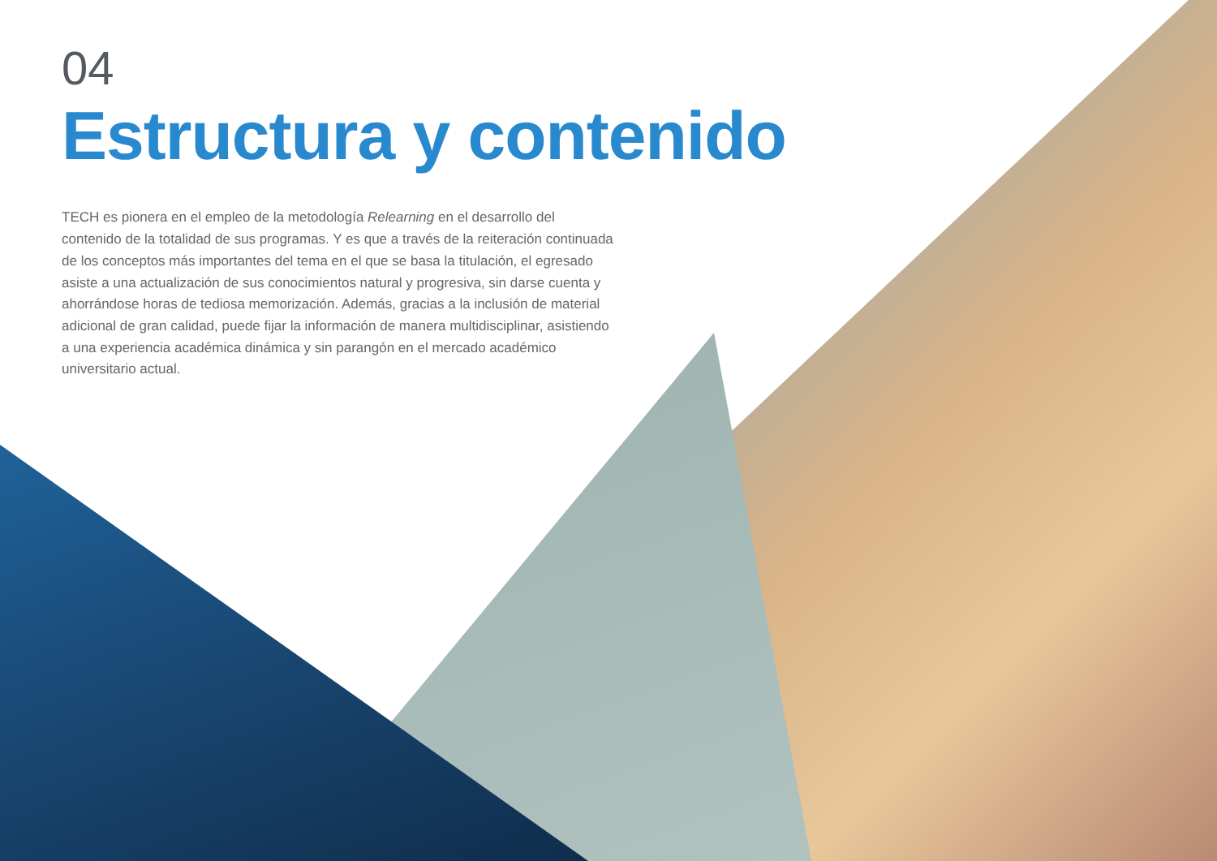04
Estructura y contenido
TECH es pionera en el empleo de la metodología Relearning en el desarrollo del contenido de la totalidad de sus programas. Y es que a través de la reiteración continuada de los conceptos más importantes del tema en el que se basa la titulación, el egresado asiste a una actualización de sus conocimientos natural y progresiva, sin darse cuenta y ahorrándose horas de tediosa memorización. Además, gracias a la inclusión de material adicional de gran calidad, puede fijar la información de manera multidisciplinar, asistiendo a una experiencia académica dinámica y sin parangón en el mercado académico universitario actual.